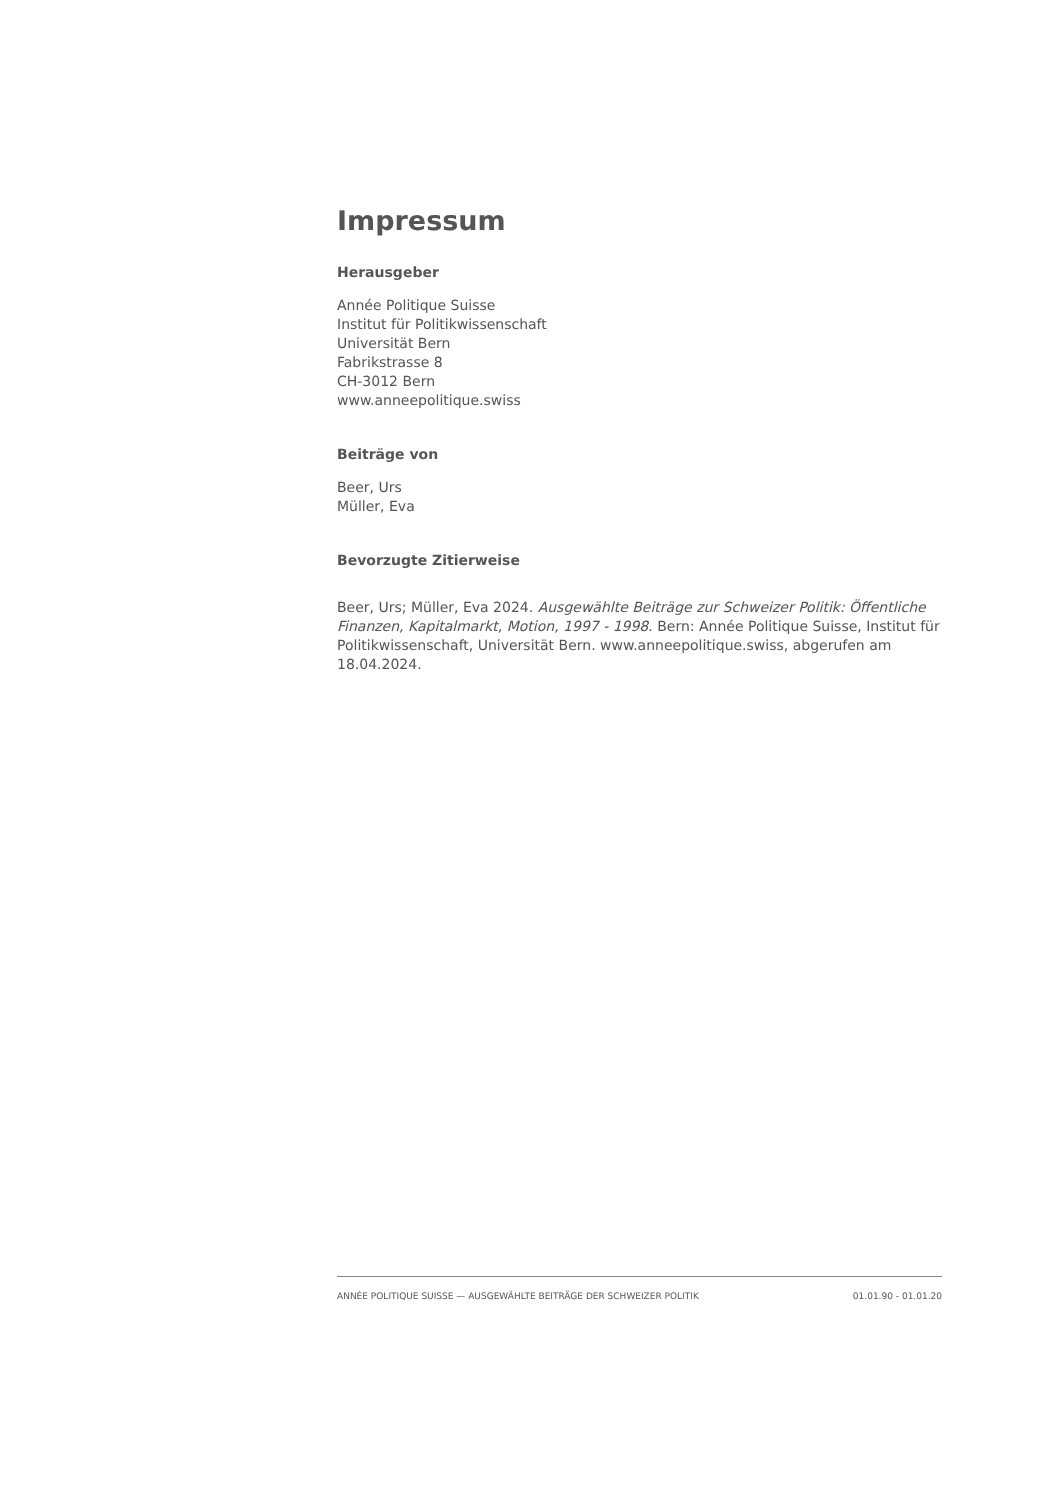Impressum
Herausgeber
Année Politique Suisse
Institut für Politikwissenschaft
Universität Bern
Fabrikstrasse 8
CH-3012 Bern
www.anneepolitique.swiss
Beiträge von
Beer, Urs
Müller, Eva
Bevorzugte Zitierweise
Beer, Urs; Müller, Eva 2024. Ausgewählte Beiträge zur Schweizer Politik: Öffentliche Finanzen, Kapitalmarkt, Motion, 1997 - 1998. Bern: Année Politique Suisse, Institut für Politikwissenschaft, Universität Bern. www.anneepolitique.swiss, abgerufen am 18.04.2024.
ANNÉE POLITIQUE SUISSE — AUSGEWÄHLTE BEITRÄGE DER SCHWEIZER POLITIK 01.01.90 - 01.01.20